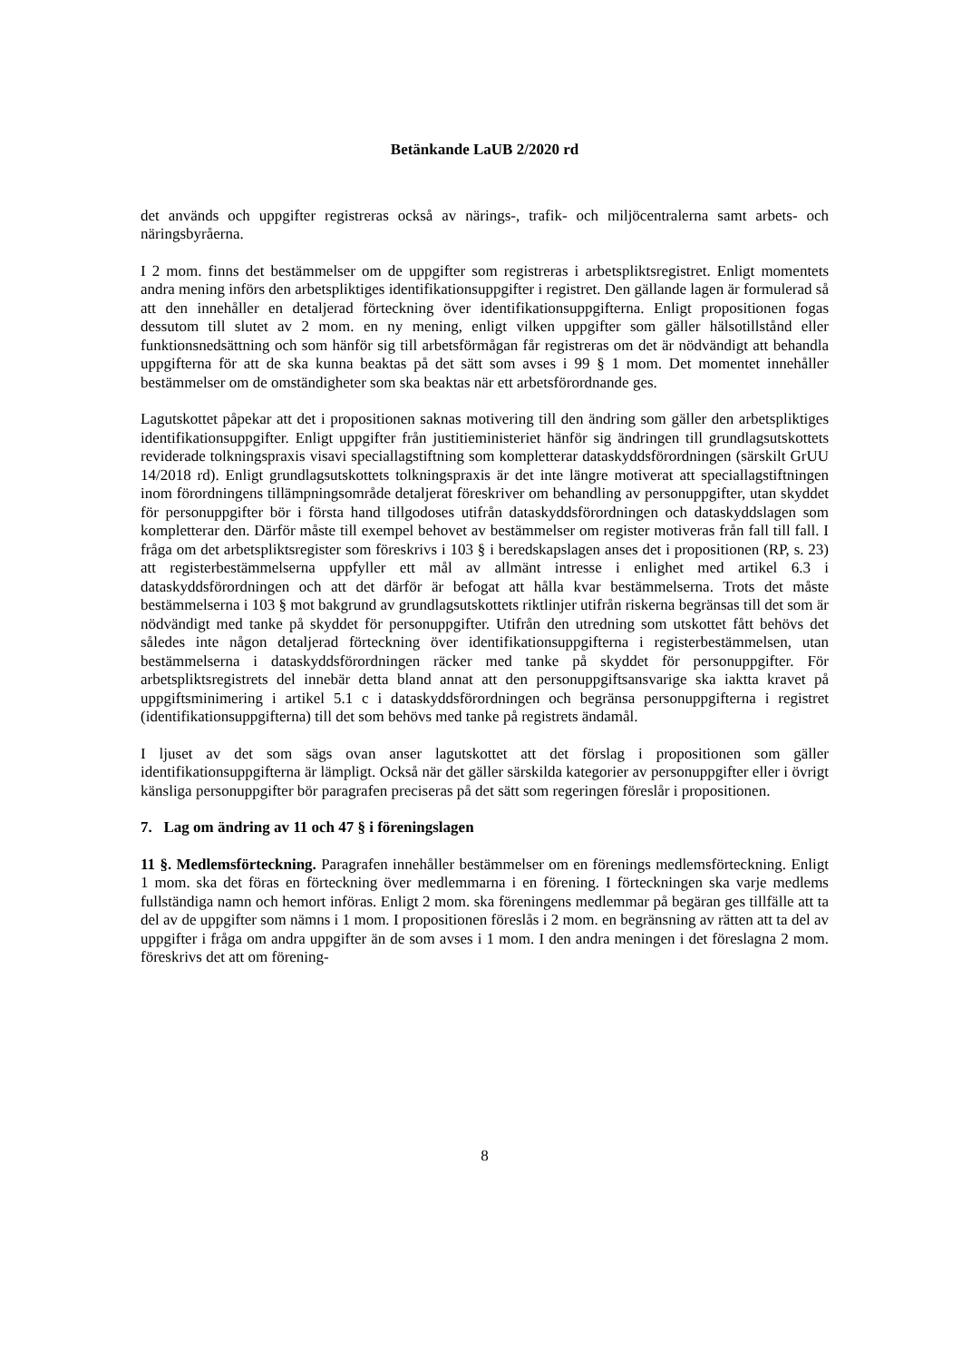Betänkande LaUB 2/2020 rd
det används och uppgifter registreras också av närings-, trafik- och miljöcentralerna samt arbets- och näringsbyråerna.
I 2 mom. finns det bestämmelser om de uppgifter som registreras i arbetspliktsregistret. Enligt momentets andra mening införs den arbetspliktiges identifikationsuppgifter i registret. Den gällande lagen är formulerad så att den innehåller en detaljerad förteckning över identifikationsuppgifterna. Enligt propositionen fogas dessutom till slutet av 2 mom. en ny mening, enligt vilken uppgifter som gäller hälsotillstånd eller funktionsnedsättning och som hänför sig till arbetsförmågan får registreras om det är nödvändigt att behandla uppgifterna för att de ska kunna beaktas på det sätt som avses i 99 § 1 mom. Det momentet innehåller bestämmelser om de omständigheter som ska beaktas när ett arbetsförordnande ges.
Lagutskottet påpekar att det i propositionen saknas motivering till den ändring som gäller den arbetspliktiges identifikationsuppgifter. Enligt uppgifter från justitieministeriet hänför sig ändringen till grundlagsutskottets reviderade tolkningspraxis visavi speciallagstiftning som kompletterar dataskyddsförordningen (särskilt GrUU 14/2018 rd). Enligt grundlagsutskottets tolkningspraxis är det inte längre motiverat att speciallagstiftningen inom förordningens tillämpningsområde detaljerat föreskriver om behandling av personuppgifter, utan skyddet för personuppgifter bör i första hand tillgodoses utifrån dataskyddsförordningen och dataskyddslagen som kompletterar den. Därför måste till exempel behovet av bestämmelser om register motiveras från fall till fall. I fråga om det arbetspliktsregister som föreskrivs i 103 § i beredskapslagen anses det i propositionen (RP, s. 23) att registerbestämmelserna uppfyller ett mål av allmänt intresse i enlighet med artikel 6.3 i dataskyddsförordningen och att det därför är befogat att hålla kvar bestämmelserna. Trots det måste bestämmelserna i 103 § mot bakgrund av grundlagsutskottets riktlinjer utifrån riskerna begränsas till det som är nödvändigt med tanke på skyddet för personuppgifter. Utifrån den utredning som utskottet fått behövs det således inte någon detaljerad förteckning över identifikationsuppgifterna i registerbestämmelsen, utan bestämmelserna i dataskyddsförordningen räcker med tanke på skyddet för personuppgifter. För arbetspliktsregistrets del innebär detta bland annat att den personuppgiftsansvarige ska iaktta kravet på uppgiftsminimering i artikel 5.1 c i dataskyddsförordningen och begränsa personuppgifterna i registret (identifikationsuppgifterna) till det som behövs med tanke på registrets ändamål.
I ljuset av det som sägs ovan anser lagutskottet att det förslag i propositionen som gäller identifikationsuppgifterna är lämpligt. Också när det gäller särskilda kategorier av personuppgifter eller i övrigt känsliga personuppgifter bör paragrafen preciseras på det sätt som regeringen föreslår i propositionen.
7. Lag om ändring av 11 och 47 § i föreningslagen
11 §. Medlemsförteckning. Paragrafen innehåller bestämmelser om en förenings medlemsförteckning. Enligt 1 mom. ska det föras en förteckning över medlemmarna i en förening. I förteckningen ska varje medlems fullständiga namn och hemort införas. Enligt 2 mom. ska föreningens medlemmar på begäran ges tillfälle att ta del av de uppgifter som nämns i 1 mom. I propositionen föreslås i 2 mom. en begränsning av rätten att ta del av uppgifter i fråga om andra uppgifter än de som avses i 1 mom. I den andra meningen i det föreslagna 2 mom. föreskrivs det att om förening-
8